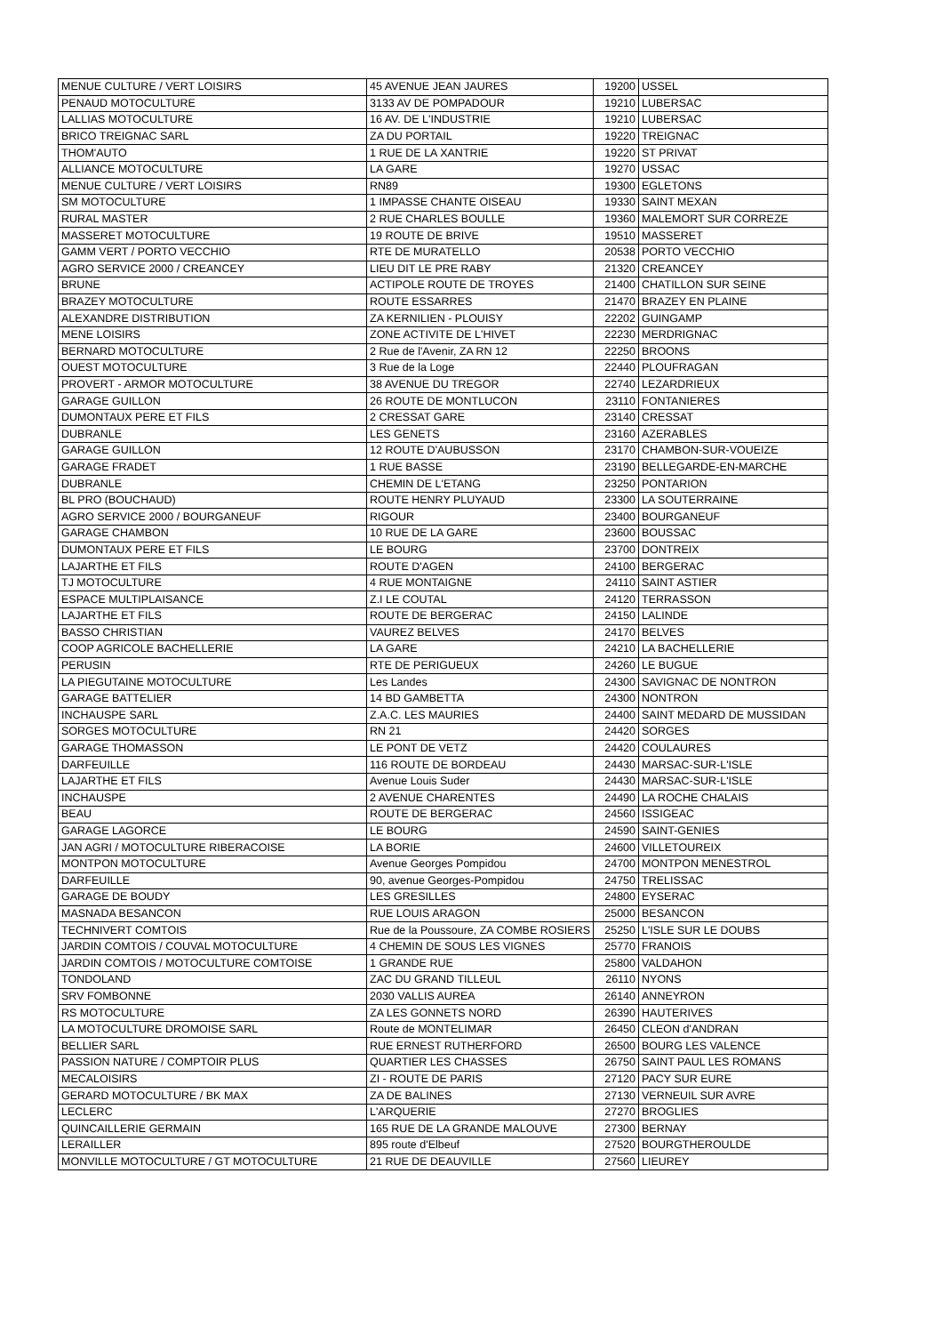| MENUE CULTURE / VERT LOISIRS | 45 AVENUE JEAN JAURES | 19200 | USSEL |
| PENAUD MOTOCULTURE | 3133 AV DE POMPADOUR | 19210 | LUBERSAC |
| LALLIAS MOTOCULTURE | 16 AV. DE L'INDUSTRIE | 19210 | LUBERSAC |
| BRICO TREIGNAC SARL | ZA DU PORTAIL | 19220 | TREIGNAC |
| THOM'AUTO | 1 RUE DE LA XANTRIE | 19220 | ST PRIVAT |
| ALLIANCE MOTOCULTURE | LA GARE | 19270 | USSAC |
| MENUE CULTURE / VERT LOISIRS | RN89 | 19300 | EGLETONS |
| SM MOTOCULTURE | 1 IMPASSE CHANTE OISEAU | 19330 | SAINT MEXAN |
| RURAL MASTER | 2 RUE CHARLES BOULLE | 19360 | MALEMORT SUR CORREZE |
| MASSERET MOTOCULTURE | 19 ROUTE DE BRIVE | 19510 | MASSERET |
| GAMM VERT / PORTO VECCHIO | RTE DE MURATELLO | 20538 | PORTO VECCHIO |
| AGRO SERVICE 2000 / CREANCEY | LIEU DIT LE PRE RABY | 21320 | CREANCEY |
| BRUNE | ACTIPOLE ROUTE DE TROYES | 21400 | CHATILLON SUR SEINE |
| BRAZEY MOTOCULTURE | ROUTE ESSARRES | 21470 | BRAZEY EN PLAINE |
| ALEXANDRE DISTRIBUTION | ZA KERNILIEN - PLOUISY | 22202 | GUINGAMP |
| MENE LOISIRS | ZONE ACTIVITE DE L'HIVET | 22230 | MERDRIGNAC |
| BERNARD MOTOCULTURE | 2 Rue de l'Avenir, ZA RN 12 | 22250 | BROONS |
| OUEST MOTOCULTURE | 3 Rue de la Loge | 22440 | PLOUFRAGAN |
| PROVERT - ARMOR MOTOCULTURE | 38 AVENUE DU TREGOR | 22740 | LEZARDRIEUX |
| GARAGE GUILLON | 26 ROUTE DE MONTLUCON | 23110 | FONTANIERES |
| DUMONTAUX PERE ET FILS | 2 CRESSAT GARE | 23140 | CRESSAT |
| DUBRANLE | LES GENETS | 23160 | AZERABLES |
| GARAGE GUILLON | 12 ROUTE D'AUBUSSON | 23170 | CHAMBON-SUR-VOUEIZE |
| GARAGE FRADET | 1 RUE BASSE | 23190 | BELLEGARDE-EN-MARCHE |
| DUBRANLE | CHEMIN DE L'ETANG | 23250 | PONTARION |
| BL PRO (BOUCHAUD) | ROUTE HENRY PLUYAUD | 23300 | LA SOUTERRAINE |
| AGRO SERVICE 2000 / BOURGANEUF | RIGOUR | 23400 | BOURGANEUF |
| GARAGE CHAMBON | 10 RUE DE LA GARE | 23600 | BOUSSAC |
| DUMONTAUX PERE ET FILS | LE BOURG | 23700 | DONTREIX |
| LAJARTHE ET FILS | ROUTE D'AGEN | 24100 | BERGERAC |
| TJ MOTOCULTURE | 4 RUE MONTAIGNE | 24110 | SAINT ASTIER |
| ESPACE MULTIPLAISANCE | Z.I LE COUTAL | 24120 | TERRASSON |
| LAJARTHE ET FILS | ROUTE DE BERGERAC | 24150 | LALINDE |
| BASSO CHRISTIAN | VAUREZ BELVES | 24170 | BELVES |
| COOP AGRICOLE BACHELLERIE | LA GARE | 24210 | LA BACHELLERIE |
| PERUSIN | RTE DE PERIGUEUX | 24260 | LE BUGUE |
| LA PIEGUTAINE MOTOCULTURE | Les Landes | 24300 | SAVIGNAC DE NONTRON |
| GARAGE BATTELIER | 14 BD GAMBETTA | 24300 | NONTRON |
| INCHAUSPE SARL | Z.A.C. LES MAURIES | 24400 | SAINT MEDARD DE MUSSIDAN |
| SORGES MOTOCULTURE | RN 21 | 24420 | SORGES |
| GARAGE THOMASSON | LE PONT DE VETZ | 24420 | COULAURES |
| DARFEUILLE | 116 ROUTE DE BORDEAU | 24430 | MARSAC-SUR-L'ISLE |
| LAJARTHE ET FILS | Avenue Louis Suder | 24430 | MARSAC-SUR-L'ISLE |
| INCHAUSPE | 2 AVENUE CHARENTES | 24490 | LA ROCHE CHALAIS |
| BEAU | ROUTE DE BERGERAC | 24560 | ISSIGEAC |
| GARAGE LAGORCE | LE BOURG | 24590 | SAINT-GENIES |
| JAN AGRI / MOTOCULTURE RIBERACOISE | LA BORIE | 24600 | VILLETOUREIX |
| MONTPON MOTOCULTURE | Avenue Georges Pompidou | 24700 | MONTPON MENESTROL |
| DARFEUILLE | 90, avenue Georges-Pompidou | 24750 | TRELISSAC |
| GARAGE DE BOUDY | LES GRESILLES | 24800 | EYSERAC |
| MASNADA BESANCON | RUE LOUIS ARAGON | 25000 | BESANCON |
| TECHNIVERT COMTOIS | Rue de la Poussoure, ZA COMBE ROSIERS | 25250 | L'ISLE SUR LE DOUBS |
| JARDIN COMTOIS / COUVAL MOTOCULTURE | 4 CHEMIN DE SOUS LES VIGNES | 25770 | FRANOIS |
| JARDIN COMTOIS / MOTOCULTURE COMTOISE | 1 GRANDE RUE | 25800 | VALDAHON |
| TONDOLAND | ZAC DU GRAND TILLEUL | 26110 | NYONS |
| SRV FOMBONNE | 2030 VALLIS AUREA | 26140 | ANNEYRON |
| RS MOTOCULTURE | ZA LES GONNETS NORD | 26390 | HAUTERIVES |
| LA MOTOCULTURE DROMOISE SARL | Route de MONTELIMAR | 26450 | CLEON d'ANDRAN |
| BELLIER SARL | RUE ERNEST RUTHERFORD | 26500 | BOURG LES VALENCE |
| PASSION NATURE / COMPTOIR PLUS | QUARTIER LES CHASSES | 26750 | SAINT PAUL LES ROMANS |
| MECALOISIRS | ZI - ROUTE DE PARIS | 27120 | PACY SUR EURE |
| GERARD MOTOCULTURE / BK MAX | ZA DE BALINES | 27130 | VERNEUIL SUR AVRE |
| LECLERC | L'ARQUERIE | 27270 | BROGLIES |
| QUINCAILLERIE GERMAIN | 165 RUE DE LA GRANDE MALOUVE | 27300 | BERNAY |
| LERAILLER | 895 route d'Elbeuf | 27520 | BOURGTHEROULDE |
| MONVILLE MOTOCULTURE / GT MOTOCULTURE | 21 RUE DE DEAUVILLE | 27560 | LIEUREY |